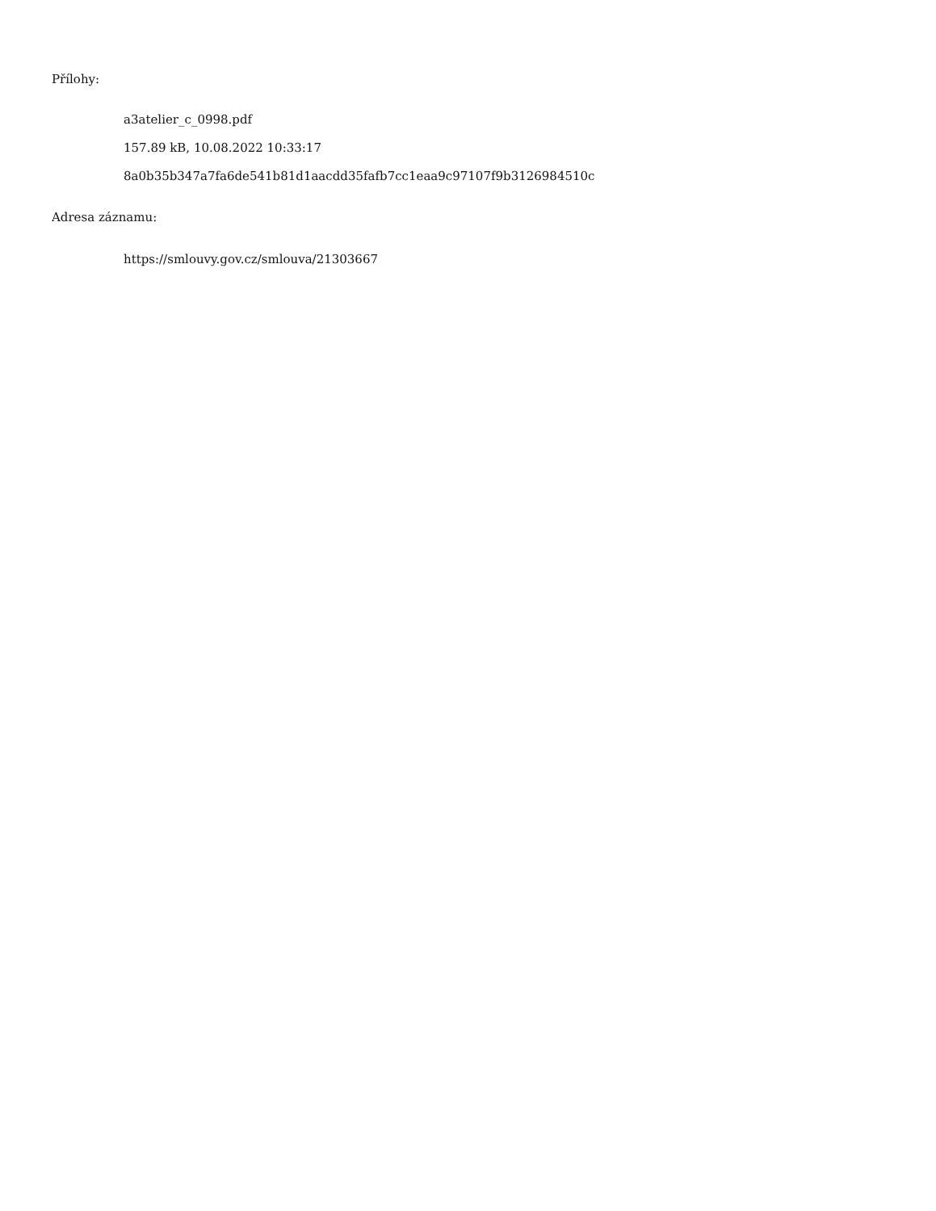Přílohy:
a3atelier_c_0998.pdf
157.89 kB, 10.08.2022 10:33:17
8a0b35b347a7fa6de541b81d1aacdd35fafb7cc1eaa9c97107f9b3126984510c
Adresa záznamu:
https://smlouvy.gov.cz/smlouva/21303667